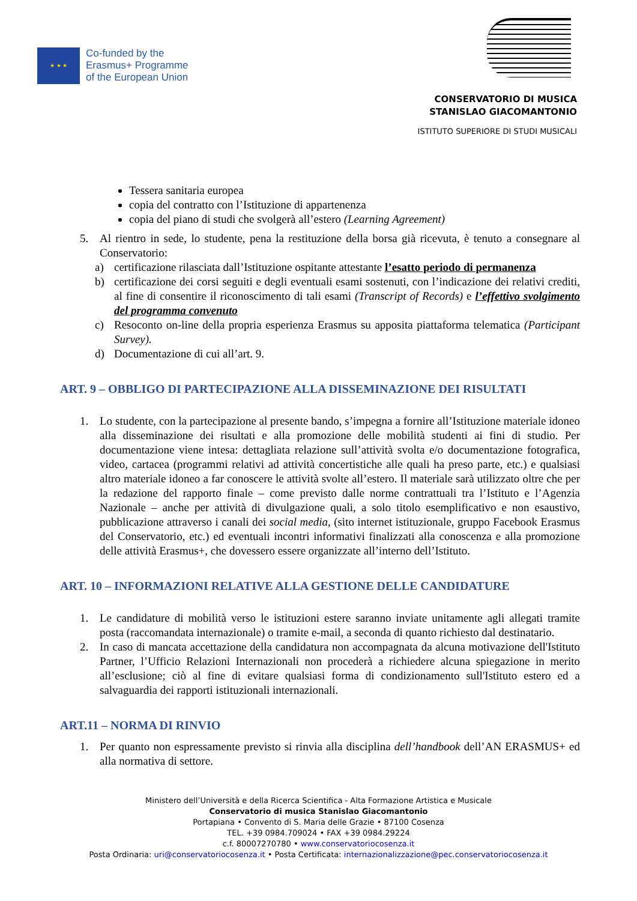★ ★ ★
Co-funded by the
Erasmus+ Programme
of the European Union
CONSERVATORIO DI MUSICA
STANISLAO GIACOMANTONIO
ISTITUTO SUPERIORE DI STUDI MUSICALI
Tessera sanitaria europea
copia del contratto con l’Istituzione di appartenenza
copia del piano di studi che svolgerà all’estero (Learning Agreement)
5. Al rientro in sede, lo studente, pena la restituzione della borsa già ricevuta, è tenuto a consegnare al Conservatorio:
a) certificazione rilasciata dall’Istituzione ospitante attestante l’esatto periodo di permanenza
b) certificazione dei corsi seguiti e degli eventuali esami sostenuti, con l’indicazione dei relativi crediti, al fine di consentire il riconoscimento di tali esami (Transcript of Records) e l’effettivo svolgimento del programma convenuto
c) Resoconto on-line della propria esperienza Erasmus su apposita piattaforma telematica (Participant Survey).
d) Documentazione di cui all’art. 9.
ART. 9 – OBBLIGO DI PARTECIPAZIONE ALLA DISSEMINAZIONE DEI RISULTATI
1. Lo studente, con la partecipazione al presente bando, s’impegna a fornire all’Istituzione materiale idoneo alla disseminazione dei risultati e alla promozione delle mobilità studenti ai fini di studio. Per documentazione viene intesa: dettagliata relazione sull’attività svolta e/o documentazione fotografica, video, cartacea (programmi relativi ad attività concertistiche alle quali ha preso parte, etc.) e qualsiasi altro materiale idoneo a far conoscere le attività svolte all’estero. Il materiale sarà utilizzato oltre che per la redazione del rapporto finale – come previsto dalle norme contrattuali tra l’Istituto e l’Agenzia Nazionale – anche per attività di divulgazione quali, a solo titolo esemplificativo e non esaustivo, pubblicazione attraverso i canali dei social media, (sito internet istituzionale, gruppo Facebook Erasmus del Conservatorio, etc.) ed eventuali incontri informativi finalizzati alla conoscenza e alla promozione delle attività Erasmus+, che dovessero essere organizzate all’interno dell’Istituto.
ART. 10 – INFORMAZIONI RELATIVE ALLA GESTIONE DELLE CANDIDATURE
1. Le candidature di mobilità verso le istituzioni estere saranno inviate unitamente agli allegati tramite posta (raccomandata internazionale) o tramite e-mail, a seconda di quanto richiesto dal destinatario.
2. In caso di mancata accettazione della candidatura non accompagnata da alcuna motivazione dell'Istituto Partner, l’Ufficio Relazioni Internazionali non procederà a richiedere alcuna spiegazione in merito all’esclusione; ciò al fine di evitare qualsiasi forma di condizionamento sull'Istituto estero ed a salvaguardia dei rapporti istituzionali internazionali.
ART.11 – NORMA DI RINVIO
1. Per quanto non espressamente previsto si rinvia alla disciplina dell’handbook dell’AN ERASMUS+ ed alla normativa di settore.
Ministero dell’Università e della Ricerca Scientifica - Alta Formazione Artistica e Musicale
Conservatorio di musica Stanislao Giacomantonio
Portapiana • Convento di S. Maria delle Grazie • 87100 Cosenza
TEL. +39 0984.709024 • FAX +39 0984.29224
c.f. 80007270780 • www.conservatoriocosenza.it
Posta Ordinaria: uri@conservatoriocosenza.it • Posta Certificata: internazionalizzazione@pec.conservatoriocosenza.it